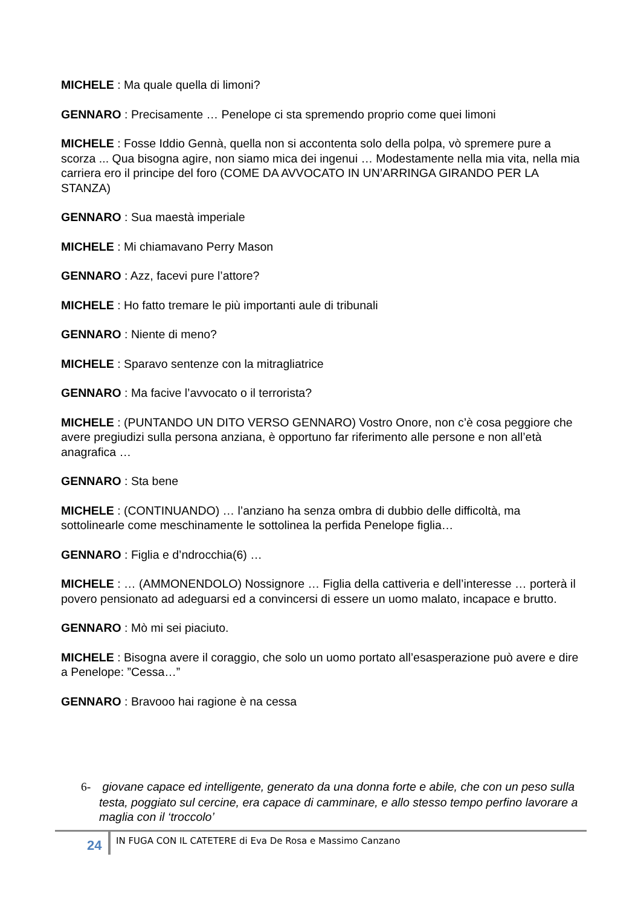MICHELE : Ma quale quella di limoni?
GENNARO : Precisamente … Penelope ci sta spremendo proprio come quei limoni
MICHELE : Fosse Iddio Gennà, quella non si accontenta solo della polpa, vò spremere pure a scorza ... Qua bisogna agire, non siamo mica dei ingenui … Modestamente nella mia vita, nella mia carriera ero il principe del foro (COME DA AVVOCATO IN UN’ARRINGA GIRANDO PER LA STANZA)
GENNARO : Sua maestà imperiale
MICHELE : Mi chiamavano Perry Mason
GENNARO : Azz, facevi pure l’attore?
MICHELE : Ho fatto tremare le più importanti aule di tribunali
GENNARO : Niente di meno?
MICHELE : Sparavo sentenze con la mitragliatrice
GENNARO : Ma facive l’avvocato o il terrorista?
MICHELE : (PUNTANDO UN DITO VERSO GENNARO) Vostro Onore, non c’è cosa peggiore che avere pregiudizi sulla persona anziana, è opportuno far riferimento alle persone e non all’età anagrafica …
GENNARO : Sta bene
MICHELE : (CONTINUANDO) … l’anziano ha senza ombra di dubbio delle difficoltà, ma sottolinearle come meschinamente le sottolinea la perfida Penelope figlia…
GENNARO : Figlia e d’ndrocchia(6) …
MICHELE : … (AMMONENDOLO) Nossignore … Figlia della cattiveria e dell’interesse … porterà il povero pensionato ad adeguarsi ed a convincersi di essere un uomo malato, incapace e brutto.
GENNARO : Mò mi sei piaciuto.
MICHELE : Bisogna avere il coraggio, che solo un uomo portato all’esasperazione può avere e dire a Penelope: ”Cessa…”
GENNARO : Bravooo hai ragione è na cessa
6- giovane capace ed intelligente, generato da una donna forte e abile, che con un peso sulla testa, poggiato sul cercine, era capace di camminare, e allo stesso tempo perfino lavorare a maglia con il ‘troccolo’
24
IN FUGA CON IL CATETERE di Eva De Rosa e Massimo Canzano